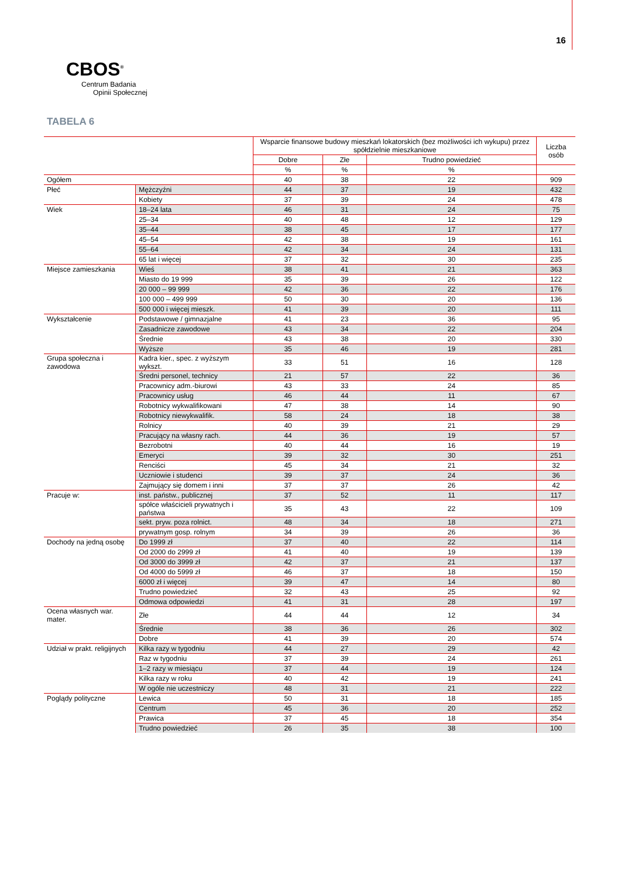16
CBOS<sup>®</sup>
Centrum Badania
Opinii Społecznej
TABELA 6
| | | Wsparcie finansowe budowy mieszkań lokatorskich (bez możliwości ich wykupu) przez spółdzielnie mieszkaniowe | | | Liczba osób |
| --- | --- | --- | --- | --- | --- |
| | | Dobre | Złe | Trudno powiedzieć | |
| | | % | % | % | |
| Ogółem | | 40 | 38 | 22 | 909 |
| Płeć | Mężczyźni | 44 | 37 | 19 | 432 |
| | Kobiety | 37 | 39 | 24 | 478 |
| Wiek | 18–24 lata | 46 | 31 | 24 | 75 |
| | 25–34 | 40 | 48 | 12 | 129 |
| | 35–44 | 38 | 45 | 17 | 177 |
| | 45–54 | 42 | 38 | 19 | 161 |
| | 55–64 | 42 | 34 | 24 | 131 |
| | 65 lat i więcej | 37 | 32 | 30 | 235 |
| Miejsce zamieszkania | Wieś | 38 | 41 | 21 | 363 |
| | Miasto do 19 999 | 35 | 39 | 26 | 122 |
| | 20 000 – 99 999 | 42 | 36 | 22 | 176 |
| | 100 000 – 499 999 | 50 | 30 | 20 | 136 |
| | 500 000 i więcej mieszk. | 41 | 39 | 20 | 111 |
| Wykształcenie | Podstawowe / gimnazjalne | 41 | 23 | 36 | 95 |
| | Zasadnicze zawodowe | 43 | 34 | 22 | 204 |
| | Średnie | 43 | 38 | 20 | 330 |
| | Wyższe | 35 | 46 | 19 | 281 |
| Grupa społeczna i zawodowa | Kadra kier., spec. z wyższym wykszt. | 33 | 51 | 16 | 128 |
| | Średni personel, technicy | 21 | 57 | 22 | 36 |
| | Pracownicy adm.-biurowi | 43 | 33 | 24 | 85 |
| | Pracownicy usług | 46 | 44 | 11 | 67 |
| | Robotnicy wykwalifikowani | 47 | 38 | 14 | 90 |
| | Robotnicy niewykwalifik. | 58 | 24 | 18 | 38 |
| | Rolnicy | 40 | 39 | 21 | 29 |
| | Pracujący na własny rach. | 44 | 36 | 19 | 57 |
| | Bezrobotni | 40 | 44 | 16 | 19 |
| | Emeryci | 39 | 32 | 30 | 251 |
| | Renciści | 45 | 34 | 21 | 32 |
| | Uczniowie i studenci | 39 | 37 | 24 | 36 |
| | Zajmujący się domem i inni | 37 | 37 | 26 | 42 |
| Pracuje w: | inst. państw., publicznej | 37 | 52 | 11 | 117 |
| | spółce właścicieli prywatnych i państwa | 35 | 43 | 22 | 109 |
| | sekt. pryw. poza rolnict. | 48 | 34 | 18 | 271 |
| | prywatnym gosp. rolnym | 34 | 39 | 26 | 36 |
| Dochody na jedną osobę | Do 1999 zł | 37 | 40 | 22 | 114 |
| | Od 2000 do 2999 zł | 41 | 40 | 19 | 139 |
| | Od 3000 do 3999 zł | 42 | 37 | 21 | 137 |
| | Od 4000 do 5999 zł | 46 | 37 | 18 | 150 |
| | 6000 zł i więcej | 39 | 47 | 14 | 80 |
| | Trudno powiedzieć | 32 | 43 | 25 | 92 |
| | Odmowa odpowiedzi | 41 | 31 | 28 | 197 |
| Ocena własnych war. mater. | Złe | 44 | 44 | 12 | 34 |
| | Średnie | 38 | 36 | 26 | 302 |
| | Dobre | 41 | 39 | 20 | 574 |
| Udział w prakt. religijnych | Kilka razy w tygodniu | 44 | 27 | 29 | 42 |
| | Raz w tygodniu | 37 | 39 | 24 | 261 |
| | 1–2 razy w miesiącu | 37 | 44 | 19 | 124 |
| | Kilka razy w roku | 40 | 42 | 19 | 241 |
| | W ogóle nie uczestniczy | 48 | 31 | 21 | 222 |
| Poglądy polityczne | Lewica | 50 | 31 | 18 | 185 |
| | Centrum | 45 | 36 | 20 | 252 |
| | Prawica | 37 | 45 | 18 | 354 |
| | Trudno powiedzieć | 26 | 35 | 38 | 100 |